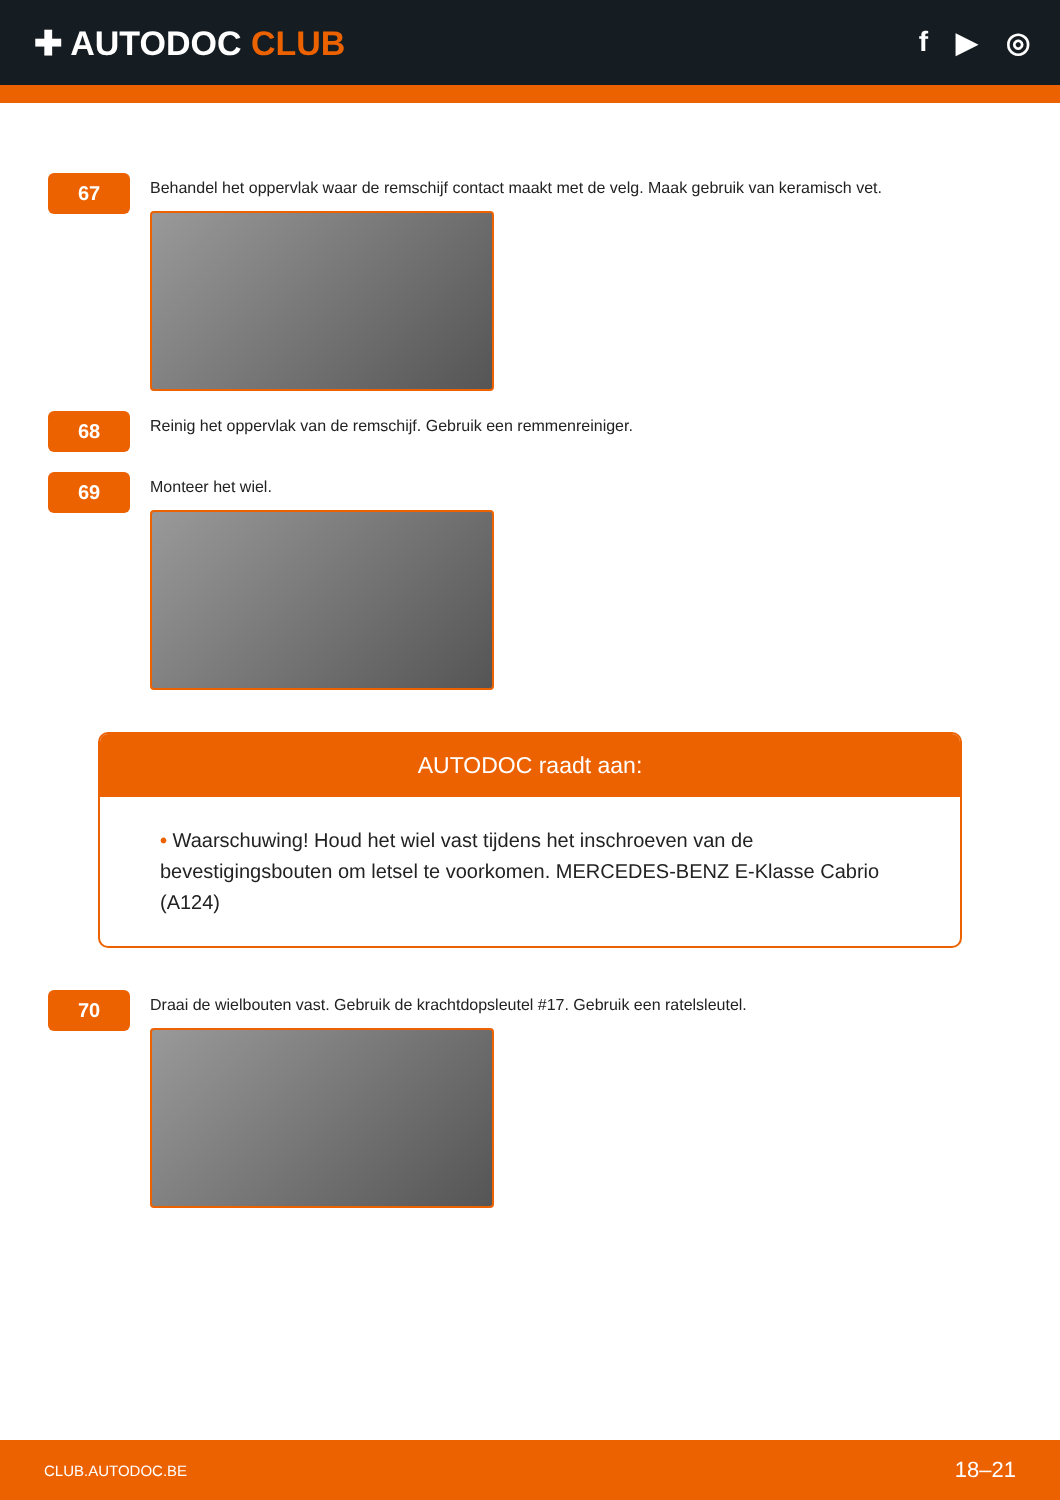✚ AUTODOC CLUB
f ▶ ◎
67
Behandel het oppervlak waar de remschijf contact maakt met de velg. Maak gebruik van keramisch vet.
68
Reinig het oppervlak van de remschijf. Gebruik een remmenreiniger.
69
Monteer het wiel.
AUTODOC raadt aan:
• Waarschuwing! Houd het wiel vast tijdens het inschroeven van de bevestigingsbouten om letsel te voorkomen. MERCEDES-BENZ E-Klasse Cabrio (A124)
70
Draai de wielbouten vast. Gebruik de krachtdopsleutel #17. Gebruik een ratelsleutel.
CLUB.AUTODOC.BE 18–21